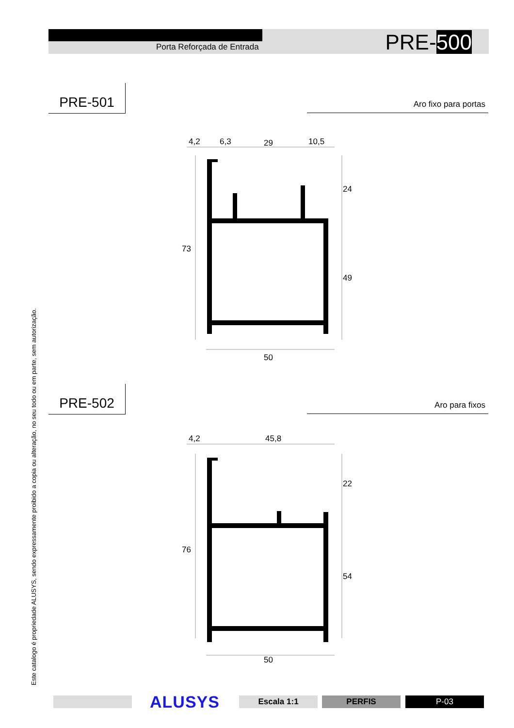Porta Reforçada de Entrada PRE-500
PRE-501
Aro fixo para portas
4,2
6,3
29
10,5
24
73
49
50
PRE-502
Aro para fixos
4,2
45,8
22
76
54
50
Este catalogo é propriedade ALUSYS, sendo expressamente proibido a copia ou alteração, no seu todo ou em parte, sem autorização.
ALUSYS Escala 1:1 PERFIS P-03